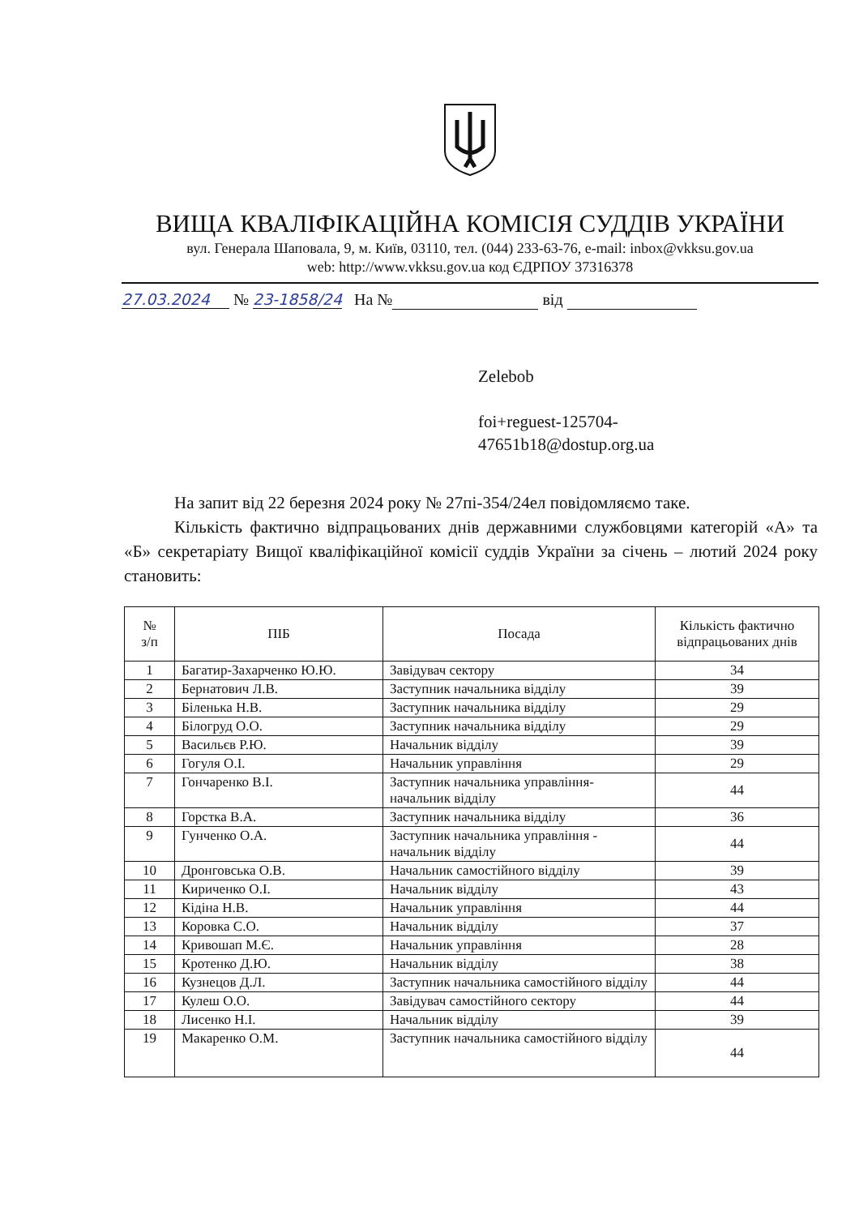ВИЩА КВАЛІФІКАЦІЙНА КОМІСІЯ СУДДІВ УКРАЇНИ
вул. Генерала Шаповала, 9, м. Київ, 03110, тел. (044) 233-63-76, e-mail: inbox@vkksu.gov.ua
web: http://www.vkksu.gov.ua код ЄДРПОУ 37316378
27.03.2024 № 23-1858/24 На № від
Zelebob
foi+reguest-125704-
47651b18@dostup.org.ua
На запит від 22 березня 2024 року № 27пі-354/24ел повідомляємо таке.
Кількість фактично відпрацьованих днів державними службовцями категорій «А» та «Б» секретаріату Вищої кваліфікаційної комісії суддів України за січень – лютий 2024 року становить:
| № з/п | ПІБ | Посада | Кількість фактично відпрацьованих днів |
| --- | --- | --- | --- |
| 1 | Багатир-Захарченко Ю.Ю. | Завідувач сектору | 34 |
| 2 | Бернатович Л.В. | Заступник начальника відділу | 39 |
| 3 | Біленька Н.В. | Заступник начальника відділу | 29 |
| 4 | Білогруд О.О. | Заступник начальника відділу | 29 |
| 5 | Васильєв Р.Ю. | Начальник відділу | 39 |
| 6 | Гогуля О.І. | Начальник управління | 29 |
| 7 | Гончаренко В.І. | Заступник начальника управління-начальник відділу | 44 |
| 8 | Горстка В.А. | Заступник начальника відділу | 36 |
| 9 | Гунченко О.А. | Заступник начальника управління - начальник відділу | 44 |
| 10 | Дронговська О.В. | Начальник самостійного відділу | 39 |
| 11 | Кириченко О.І. | Начальник відділу | 43 |
| 12 | Кідіна Н.В. | Начальник управління | 44 |
| 13 | Коровка С.О. | Начальник відділу | 37 |
| 14 | Кривошап М.Є. | Начальник управління | 28 |
| 15 | Кротенко Д.Ю. | Начальник відділу | 38 |
| 16 | Кузнецов Д.Л. | Заступник начальника самостійного відділу | 44 |
| 17 | Кулеш О.О. | Завідувач самостійного сектору | 44 |
| 18 | Лисенко Н.І. | Начальник відділу | 39 |
| 19 | Макаренко О.М. | Заступник начальника самостійного відділу | 44 |